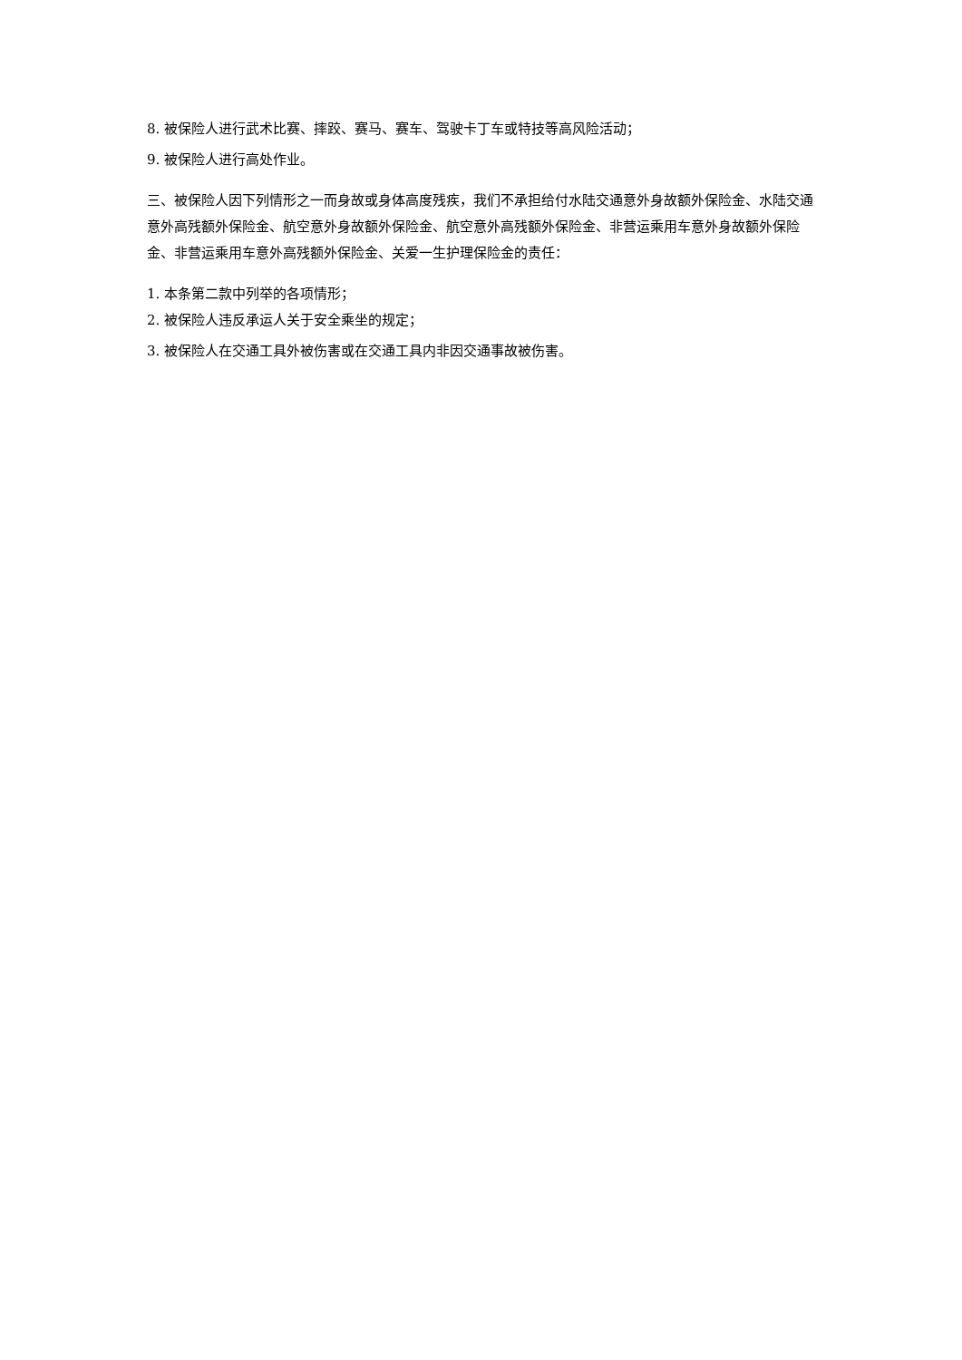8. 被保险人进行武术比赛、摔跤、赛马、赛车、驾驶卡丁车或特技等高风险活动；
9. 被保险人进行高处作业。
三、被保险人因下列情形之一而身故或身体高度残疾，我们不承担给付水陆交通意外身故额外保险金、水陆交通意外高残额外保险金、航空意外身故额外保险金、航空意外高残额外保险金、非营运乘用车意外身故额外保险金、非营运乘用车意外高残额外保险金、关爱一生护理保险金的责任：
1. 本条第二款中列举的各项情形；
2. 被保险人违反承运人关于安全乘坐的规定；
3. 被保险人在交通工具外被伤害或在交通工具内非因交通事故被伤害。